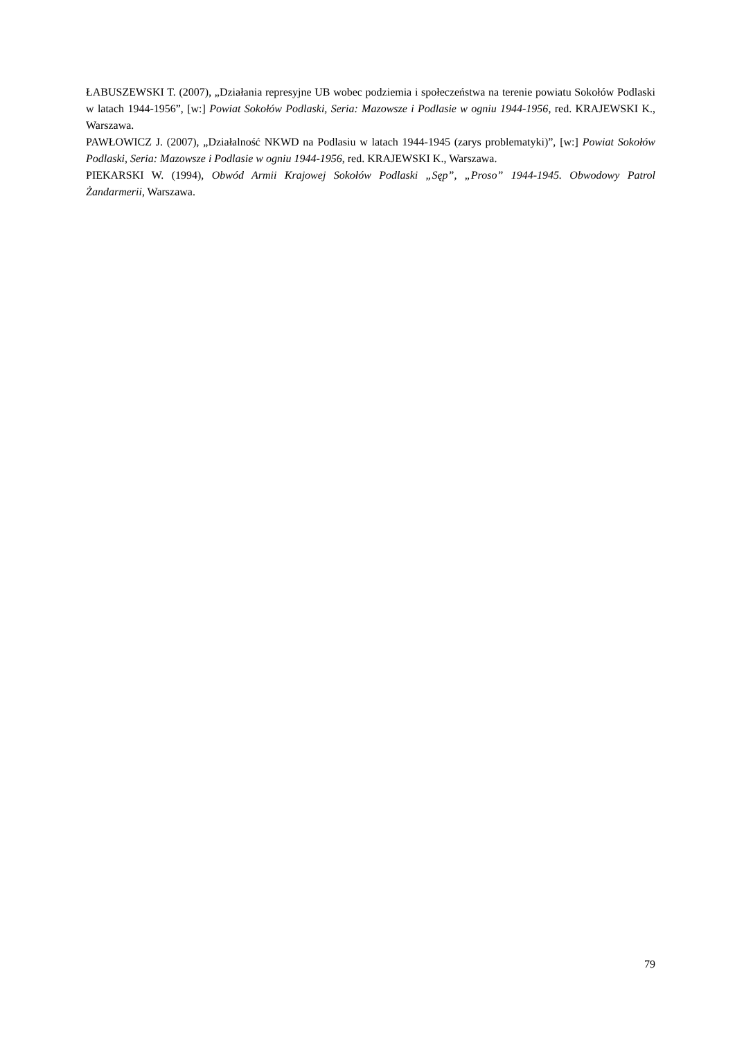ŁABUSZEWSKI T. (2007), „Działania represyjne UB wobec podziemia i społeczeństwa na terenie powiatu Sokołów Podlaski w latach 1944-1956”, [w:] Powiat Sokołów Podlaski, Seria: Mazowsze i Podlasie w ogniu 1944-1956, red. KRAJEWSKI K., Warszawa.
PAWŁOWICZ J. (2007), „Działalność NKWD na Podlasiu w latach 1944-1945 (zarys problematyki)”, [w:] Powiat Sokołów Podlaski, Seria: Mazowsze i Podlasie w ogniu 1944-1956, red. KRAJEWSKI K., Warszawa.
PIEKARSKI W. (1994), Obwód Armii Krajowej Sokołów Podlaski „Sęp”, „Proso” 1944-1945. Obwodowy Patrol Żandarmerii, Warszawa.
79